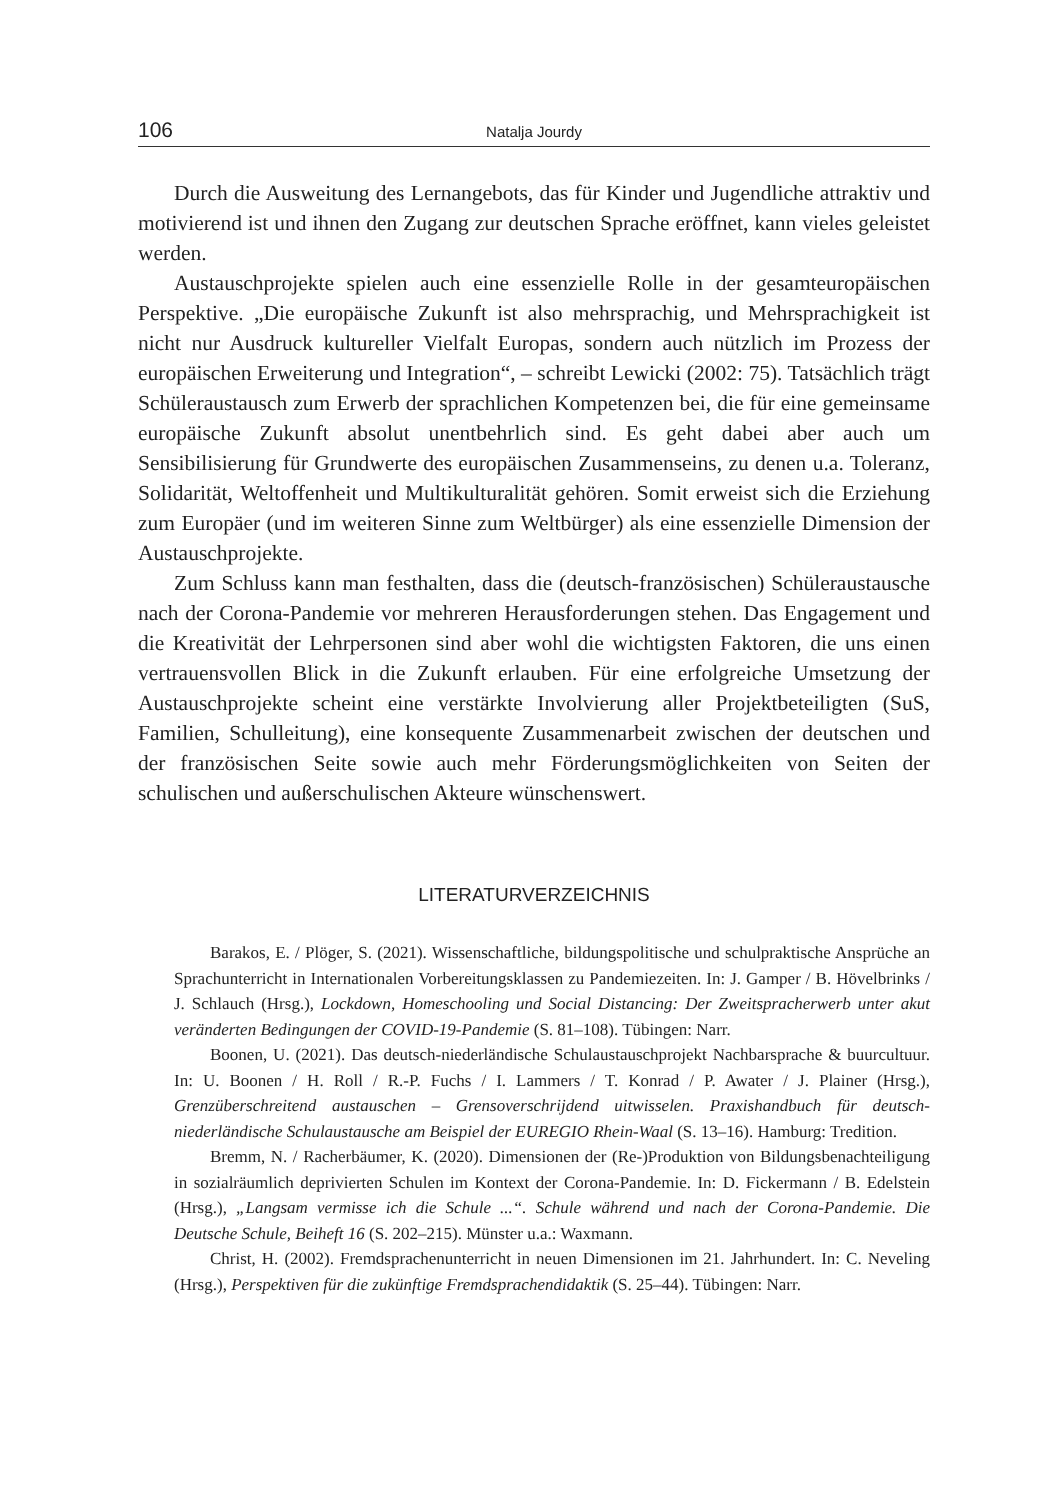106 Natalja Jourdy
Durch die Ausweitung des Lernangebots, das für Kinder und Jugendliche attraktiv und motivierend ist und ihnen den Zugang zur deutschen Sprache eröffnet, kann vieles geleistet werden.
Austauschprojekte spielen auch eine essenzielle Rolle in der gesamteuropäischen Perspektive. „Die europäische Zukunft ist also mehrsprachig, und Mehrsprachigkeit ist nicht nur Ausdruck kultureller Vielfalt Europas, sondern auch nützlich im Prozess der europäischen Erweiterung und Integration“, – schreibt Lewicki (2002: 75). Tatsächlich trägt Schüleraustausch zum Erwerb der sprachlichen Kompetenzen bei, die für eine gemeinsame europäische Zukunft absolut unentbehrlich sind. Es geht dabei aber auch um Sensibilisierung für Grundwerte des europäischen Zusammenseins, zu denen u.a. Toleranz, Solidarität, Weltoffenheit und Multikulturalität gehören. Somit erweist sich die Erziehung zum Europäer (und im weiteren Sinne zum Weltbürger) als eine essenzielle Dimension der Austauschprojekte.
Zum Schluss kann man festhalten, dass die (deutsch-französischen) Schüleraustausche nach der Corona-Pandemie vor mehreren Herausforderungen stehen. Das Engagement und die Kreativität der Lehrpersonen sind aber wohl die wichtigsten Faktoren, die uns einen vertrauensvollen Blick in die Zukunft erlauben. Für eine erfolgreiche Umsetzung der Austauschprojekte scheint eine verstärkte Involvierung aller Projektbeteiligten (SuS, Familien, Schulleitung), eine konsequente Zusammenarbeit zwischen der deutschen und der französischen Seite sowie auch mehr Förderungsmöglichkeiten von Seiten der schulischen und außerschulischen Akteure wünschenswert.
LITERATURVERZEICHNIS
Barakos, E. / Plöger, S. (2021). Wissenschaftliche, bildungspolitische und schulpraktische Ansprüche an Sprachunterricht in Internationalen Vorbereitungsklassen zu Pandemiezeiten. In: J. Gamper / B. Hövelbrinks / J. Schlauch (Hrsg.), Lockdown, Homeschooling und Social Distancing: Der Zweitspracherwerb unter akut veränderten Bedingungen der COVID-19-Pandemie (S. 81–108). Tübingen: Narr.
Boonen, U. (2021). Das deutsch-niederländische Schulaustauschprojekt Nachbarsprache & buurcultuur. In: U. Boonen / H. Roll / R.-P. Fuchs / I. Lammers / T. Konrad / P. Awater / J. Plainer (Hrsg.), Grenzüberschreitend austauschen – Grensoverschrijdend uitwisselen. Praxishandbuch für deutsch-niederländische Schulaustausche am Beispiel der EUREGIO Rhein-Waal (S. 13–16). Hamburg: Tredition.
Bremm, N. / Racherbäumer, K. (2020). Dimensionen der (Re-)Produktion von Bildungsbenachteiligung in sozialräumlich deprivierten Schulen im Kontext der Corona-Pandemie. In: D. Fickermann / B. Edelstein (Hrsg.), „Langsam vermisse ich die Schule ...“. Schule während und nach der Corona-Pandemie. Die Deutsche Schule, Beiheft 16 (S. 202–215). Münster u.a.: Waxmann.
Christ, H. (2002). Fremdsprachenunterricht in neuen Dimensionen im 21. Jahrhundert. In: C. Neveling (Hrsg.), Perspektiven für die zukünftige Fremdsprachendidaktik (S. 25–44). Tübingen: Narr.